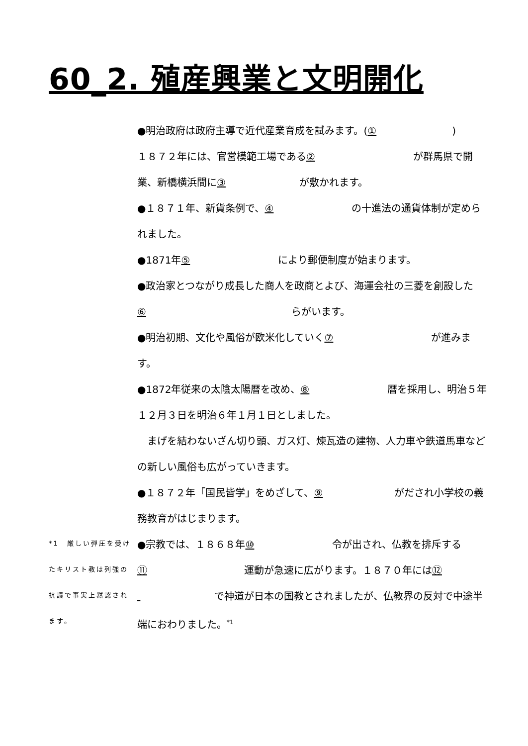60_2. 殖産興業と文明開化
*1　厳しい弾圧を受けたキリスト教は列強の抗議で事実上黙認されます。
●明治政府は政府主導で近代産業育成を試みます。(①)
１８７２年には、官営模範工場である ② が群馬県で開業、新橋横浜間に ③ が敷かれます。
●１８７１年、新貨条例で、 ④ の十進法の通貨体制が定められました。
●1871年 ⑤ により郵便制度が始まります。
●政治家とつながり成長した商人を政商とよび、海運会社の三菱を創設した ⑥ らがいます。
●明治初期、文化や風俗が欧米化していく ⑦ が進みます。
●1872年従来の太陰太陽暦を改め、 ⑧ 暦を採用し、明治５年１２月３日を明治６年１月１日としました。
　まげを結わないざん切り頭、ガス灯、煉瓦造の建物、人力車や鉄道馬車などの新しい風俗も広がっていきます。
●１８７２年「国民皆学」をめざして、 ⑨ がだされ小学校の義務教育がはじまります。
●宗教では、１８６８年 ⑩ 令が出され、仏教を排斥する ⑪ 運動が急速に広がります。１８７０年には ⑫ で神道が日本の国教とされましたが、仏教界の反対で中途半端におわりました。<sup>*1</sup>